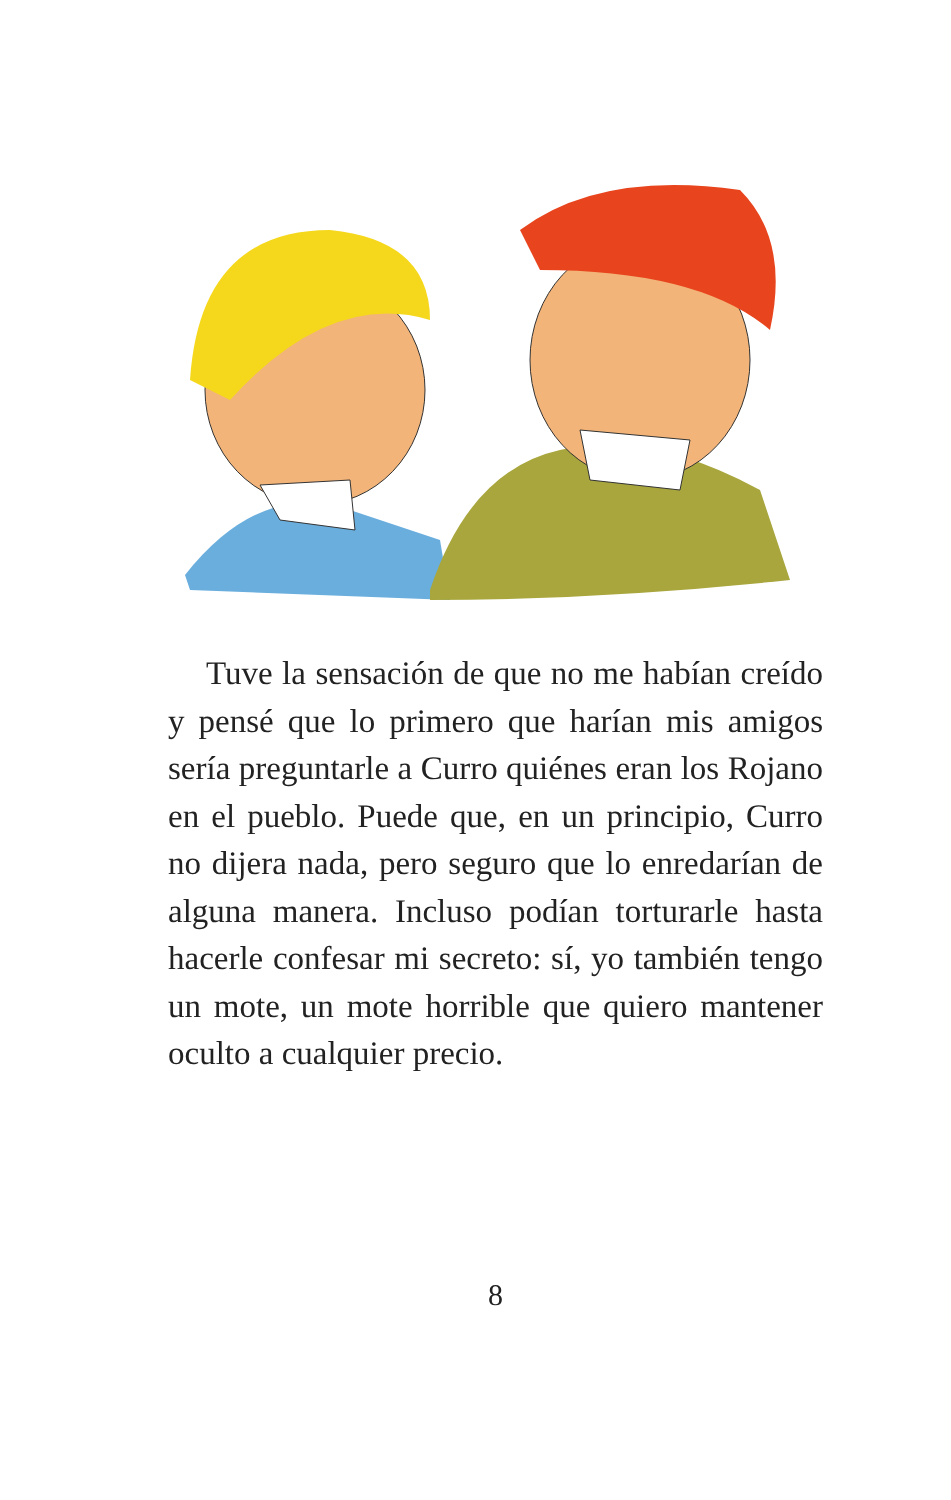Tuve la sensación de que no me habían creído y pensé que lo primero que harían mis amigos sería preguntarle a Curro quiénes eran los Rojano en el pueblo. Puede que, en un principio, Curro no dijera nada, pero seguro que lo enredarían de alguna manera. Incluso podían torturarle hasta hacerle confesar mi secreto: sí, yo también tengo un mote, un mote horrible que quiero mantener oculto a cualquier precio.
8